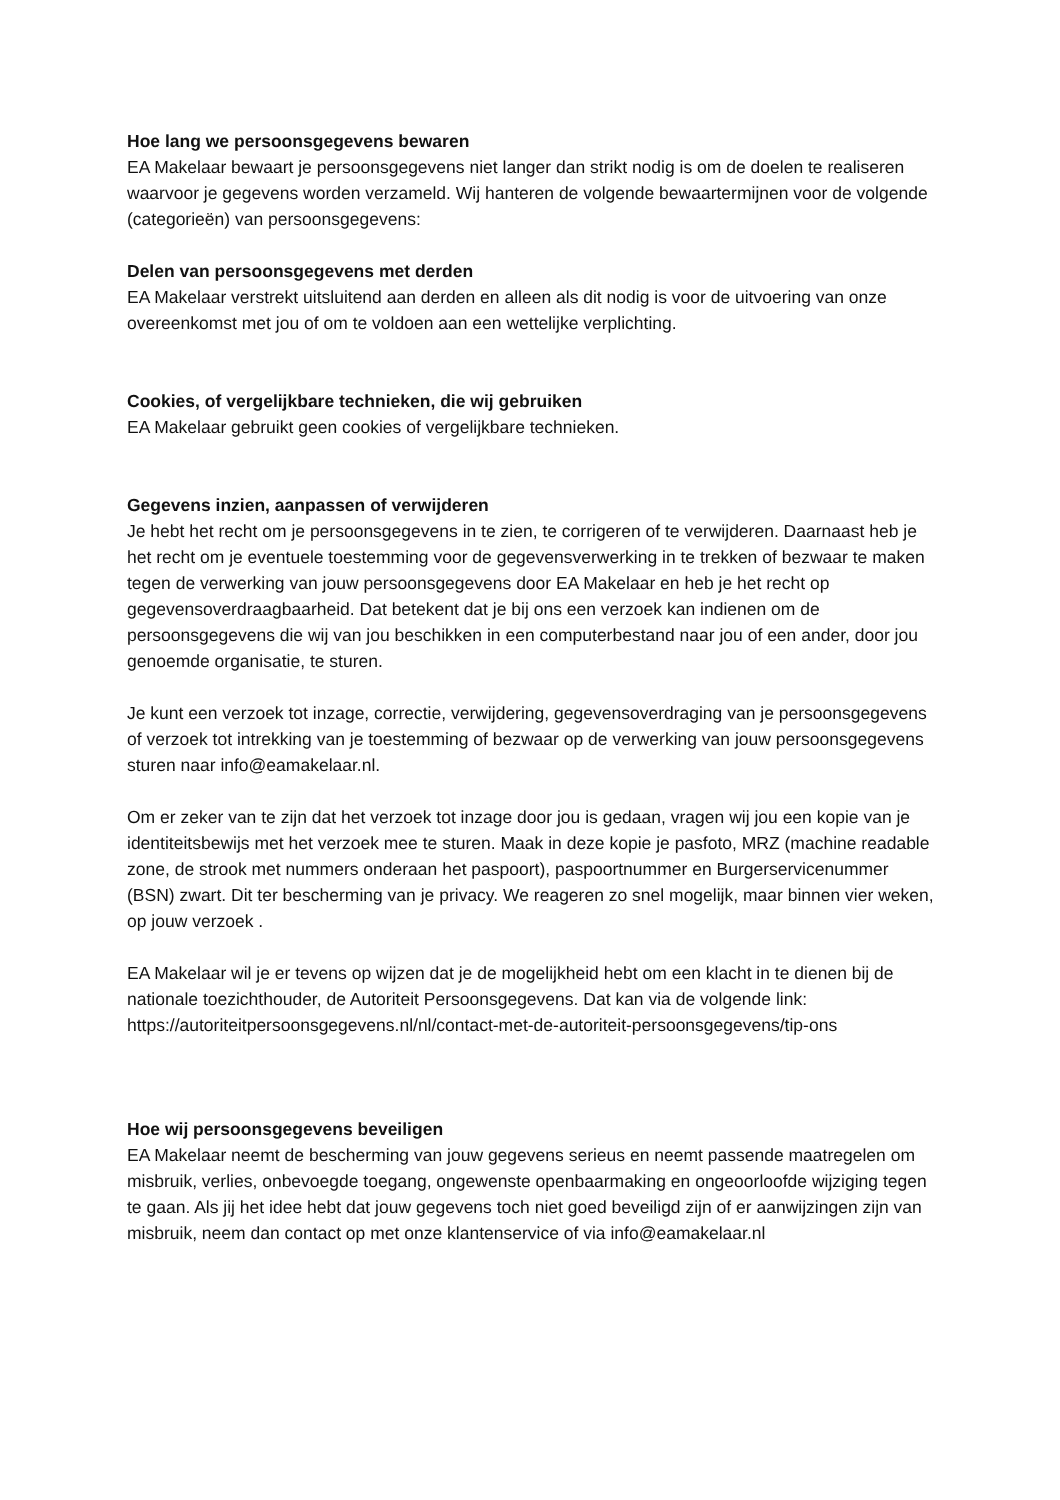Hoe lang we persoonsgegevens bewaren
EA Makelaar bewaart je persoonsgegevens niet langer dan strikt nodig is om de doelen te realiseren waarvoor je gegevens worden verzameld. Wij hanteren de volgende bewaartermijnen voor de volgende (categorieën) van persoonsgegevens:
Delen van persoonsgegevens met derden
EA Makelaar verstrekt uitsluitend aan derden en alleen als dit nodig is voor de uitvoering van onze overeenkomst met jou of om te voldoen aan een wettelijke verplichting.
Cookies, of vergelijkbare technieken, die wij gebruiken
EA Makelaar gebruikt geen cookies of vergelijkbare technieken.
Gegevens inzien, aanpassen of verwijderen
Je hebt het recht om je persoonsgegevens in te zien, te corrigeren of te verwijderen. Daarnaast heb je het recht om je eventuele toestemming voor de gegevensverwerking in te trekken of bezwaar te maken tegen de verwerking van jouw persoonsgegevens door EA Makelaar en heb je het recht op gegevensoverdraagbaarheid. Dat betekent dat je bij ons een verzoek kan indienen om de persoonsgegevens die wij van jou beschikken in een computerbestand naar jou of een ander, door jou genoemde organisatie, te sturen.
Je kunt een verzoek tot inzage, correctie, verwijdering, gegevensoverdraging van je persoonsgegevens of verzoek tot intrekking van je toestemming of bezwaar op de verwerking van jouw persoonsgegevens sturen naar info@eamakelaar.nl.
Om er zeker van te zijn dat het verzoek tot inzage door jou is gedaan, vragen wij jou een kopie van je identiteitsbewijs met het verzoek mee te sturen. Maak in deze kopie je pasfoto, MRZ (machine readable zone, de strook met nummers onderaan het paspoort), paspoortnummer en Burgerservicenummer (BSN) zwart. Dit ter bescherming van je privacy. We reageren zo snel mogelijk, maar binnen vier weken, op jouw verzoek .
EA Makelaar wil je er tevens op wijzen dat je de mogelijkheid hebt om een klacht in te dienen bij de nationale toezichthouder, de Autoriteit Persoonsgegevens. Dat kan via de volgende link: https://autoriteitpersoonsgegevens.nl/nl/contact-met-de-autoriteit-persoonsgegevens/tip-ons
Hoe wij persoonsgegevens beveiligen
EA Makelaar neemt de bescherming van jouw gegevens serieus en neemt passende maatregelen om misbruik, verlies, onbevoegde toegang, ongewenste openbaarmaking en ongeoorloofde wijziging tegen te gaan. Als jij het idee hebt dat jouw gegevens toch niet goed beveiligd zijn of er aanwijzingen zijn van misbruik, neem dan contact op met onze klantenservice of via info@eamakelaar.nl